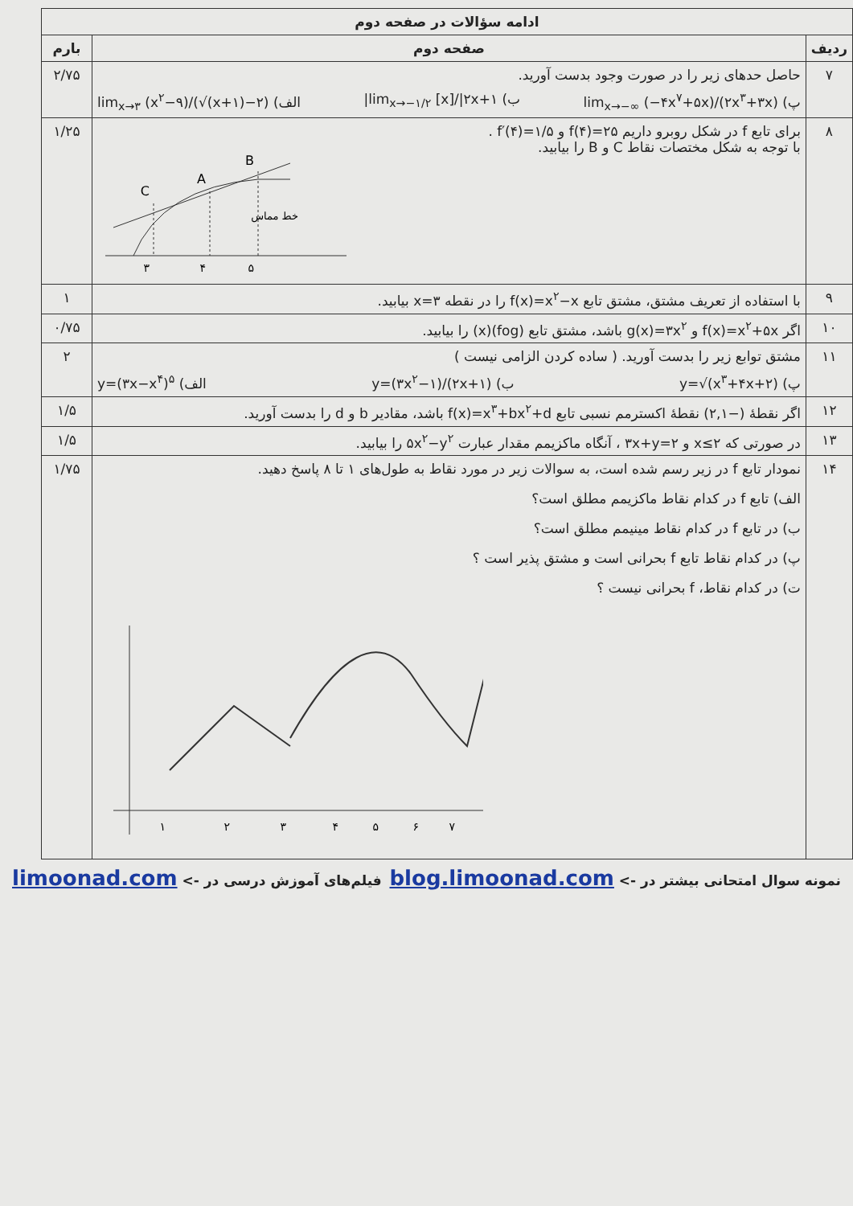| ادامه سؤالات در صفحه دوم | | |
| --- | --- | --- |
| ردیف | صفحه دوم | بارم |
| ۷ | حاصل حدهای زیر را در صورت وجود بدست آورید. پ) lim<sub>x→−∞</sub> (−۴x<sup>۷</sup>+۵x)/(۲x<sup>۳</sup>+۳x) ب) lim<sub>x→−۱/۲</sub> [x]//۲x+۱/ الف) lim<sub>x→۳</sub> (x<sup>۲</sup>−۹)/(√(x+۱)−۲) | ۲/۷۵ |
| ۸ | برای تابع f در شکل روبرو داریم f(۴)=۲۵ و f′(۴)=۱/۵ . با توجه به شکل مختصات نقاط C و B را بیابید. C A B ۳ ۴ ۵ خط مماس | ۱/۲۵ |
| ۹ | با استفاده از تعریف مشتق، مشتق تابع f(x)=x<sup>۲</sup>−x را در نقطه x=۳ بیابید. | ۱ |
| ۱۰ | اگر f(x)=x<sup>۲</sup>+۵x و g(x)=۳x<sup>۲</sup> باشد، مشتق تابع (fog)(x) را بیابید. | ۰/۷۵ |
| ۱۱ | مشتق توابع زیر را بدست آورید. ( ساده کردن الزامی نیست ) پ) y=√(x<sup>۳</sup>+۴x+۲) ب) y=(۳x<sup>۲</sup>−۱)/(۲x+۱) الف) y=(۳x−x<sup>۴</sup>)<sup>۵</sup> | ۲ |
| ۱۲ | اگر نقطهٔ (−۲,۱) نقطهٔ اکسترمم نسبی تابع f(x)=x<sup>۳</sup>+bx<sup>۲</sup>+d باشد، مقادیر b و d را بدست آورید. | ۱/۵ |
| ۱۳ | در صورتی که x≤۲ و ۳x+y=۲ ، آنگاه ماکزیمم مقدار عبارت ۵x<sup>۲</sup>−y<sup>۲</sup> را بیابید. | ۱/۵ |
| ۱۴ | نمودار تابع f در زیر رسم شده است، به سوالات زیر در مورد نقاط به طول‌های ۱ تا ۸ پاسخ دهید. الف) تابع f در کدام نقاط ماکزیمم مطلق است؟ ب) در تابع f در کدام نقاط مینیمم مطلق است؟ پ) در کدام نقاط تابع f بحرانی است و مشتق پذیر است ؟ ت) در کدام نقاط، f بحرانی نیست ؟ ۱ ۲ ۳ ۴ ۵ ۶ ۷ | ۱/۷۵ |
نمونه سوال امتحانی بیشتر در -> blog.limoonad.com فیلم‌های آموزش درسی در -> limoonad.com